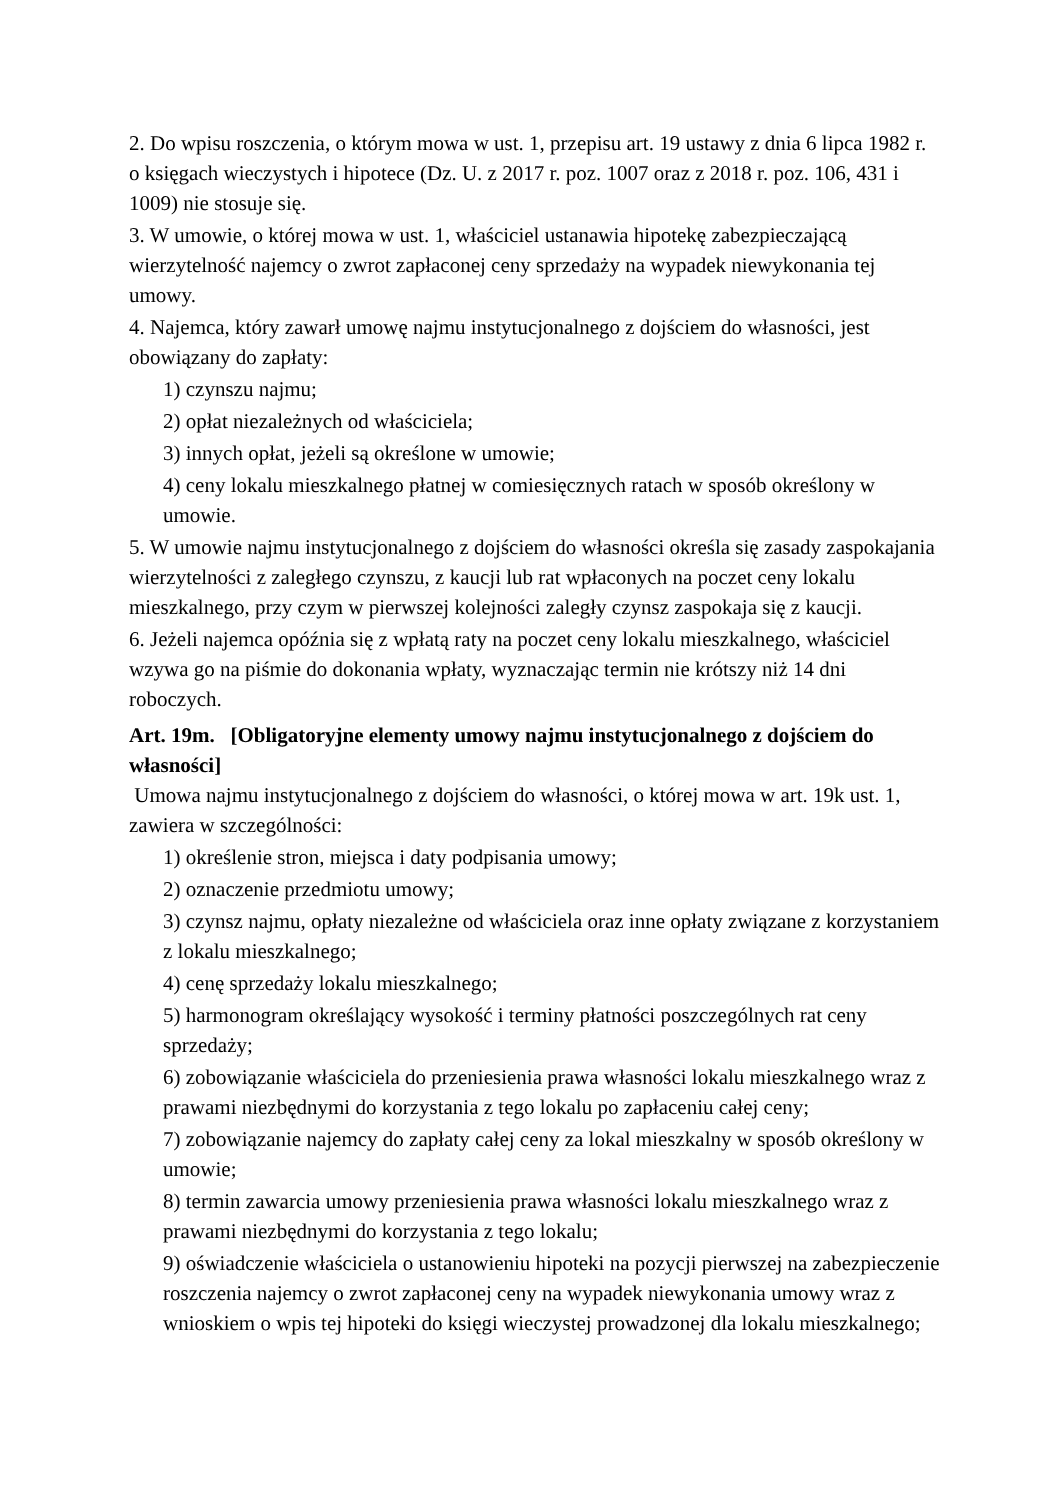2. Do wpisu roszczenia, o którym mowa w ust. 1, przepisu art. 19 ustawy z dnia 6 lipca 1982 r. o księgach wieczystych i hipotece (Dz. U. z 2017 r. poz. 1007 oraz z 2018 r. poz. 106, 431 i 1009) nie stosuje się.
3. W umowie, o której mowa w ust. 1, właściciel ustanawia hipotekę zabezpieczającą wierzytelność najemcy o zwrot zapłaconej ceny sprzedaży na wypadek niewykonania tej umowy.
4. Najemca, który zawarł umowę najmu instytucjonalnego z dojściem do własności, jest obowiązany do zapłaty:
1) czynszu najmu;
2) opłat niezależnych od właściciela;
3) innych opłat, jeżeli są określone w umowie;
4) ceny lokalu mieszkalnego płatnej w comiesięcznych ratach w sposób określony w umowie.
5. W umowie najmu instytucjonalnego z dojściem do własności określa się zasady zaspokajania wierzytelności z zaległego czynszu, z kaucji lub rat wpłaconych na poczet ceny lokalu mieszkalnego, przy czym w pierwszej kolejności zaległy czynsz zaspokaja się z kaucji.
6. Jeżeli najemca opóźnia się z wpłatą raty na poczet ceny lokalu mieszkalnego, właściciel wzywa go na piśmie do dokonania wpłaty, wyznaczając termin nie krótszy niż 14 dni roboczych.
Art. 19m. [Obligatoryjne elementy umowy najmu instytucjonalnego z dojściem do własności]
Umowa najmu instytucjonalnego z dojściem do własności, o której mowa w art. 19k ust. 1, zawiera w szczególności:
1) określenie stron, miejsca i daty podpisania umowy;
2) oznaczenie przedmiotu umowy;
3) czynsz najmu, opłaty niezależne od właściciela oraz inne opłaty związane z korzystaniem z lokalu mieszkalnego;
4) cenę sprzedaży lokalu mieszkalnego;
5) harmonogram określający wysokość i terminy płatności poszczególnych rat ceny sprzedaży;
6) zobowiązanie właściciela do przeniesienia prawa własności lokalu mieszkalnego wraz z prawami niezbędnymi do korzystania z tego lokalu po zapłaceniu całej ceny;
7) zobowiązanie najemcy do zapłaty całej ceny za lokal mieszkalny w sposób określony w umowie;
8) termin zawarcia umowy przeniesienia prawa własności lokalu mieszkalnego wraz z prawami niezbędnymi do korzystania z tego lokalu;
9) oświadczenie właściciela o ustanowieniu hipoteki na pozycji pierwszej na zabezpieczenie roszczenia najemcy o zwrot zapłaconej ceny na wypadek niewykonania umowy wraz z wnioskiem o wpis tej hipoteki do księgi wieczystej prowadzonej dla lokalu mieszkalnego;